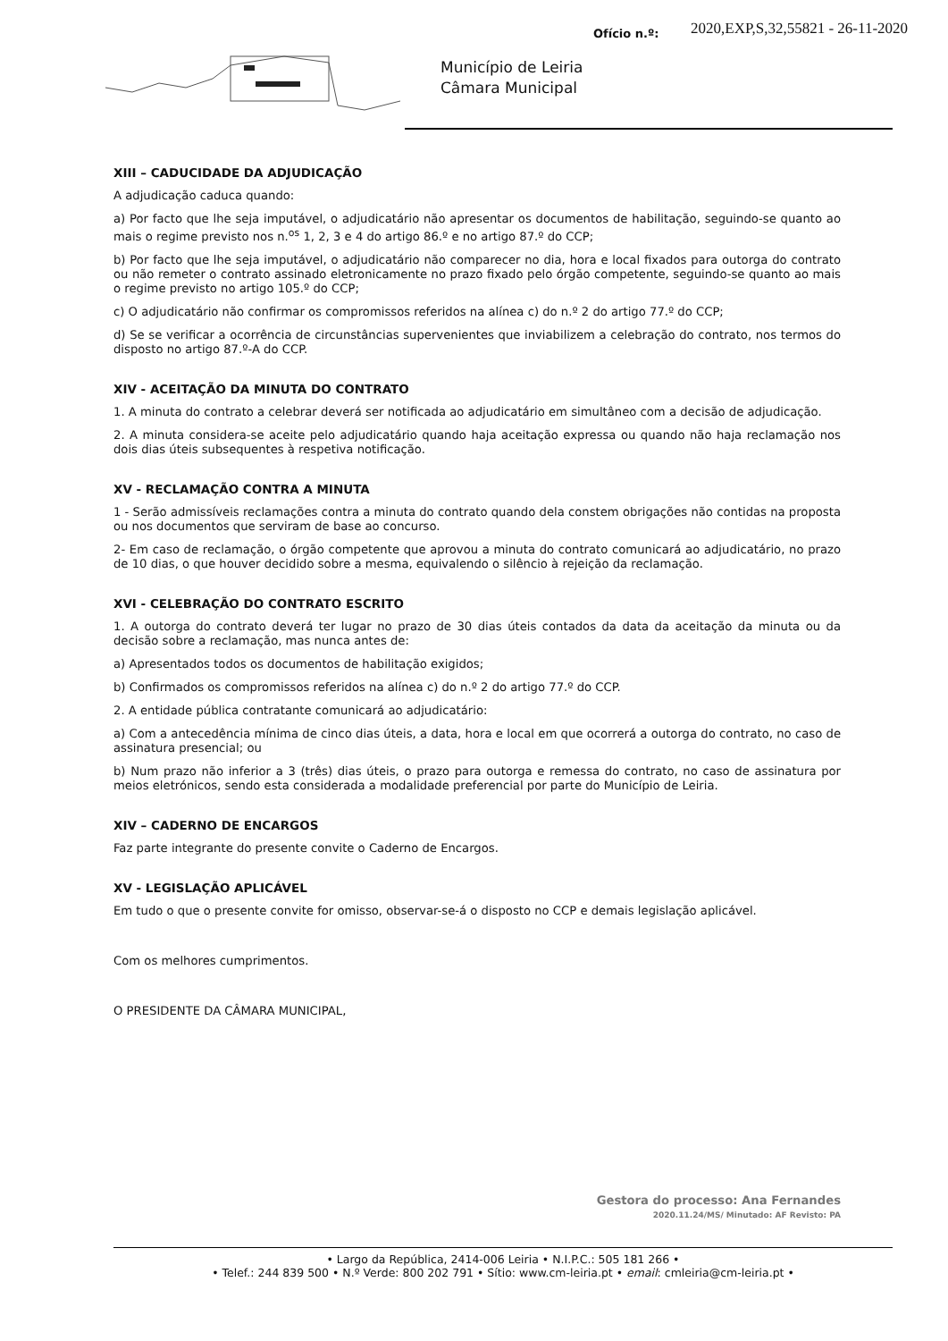Ofício n.º:
2020,EXP,S,32,55821 - 26-11-2020
Município de Leiria
Câmara Municipal
XIII – CADUCIDADE DA ADJUDICAÇÃO
A adjudicação caduca quando:
a) Por facto que lhe seja imputável, o adjudicatário não apresentar os documentos de habilitação, seguindo-se quanto ao mais o regime previsto nos n.<sup>os</sup> 1, 2, 3 e 4 do artigo 86.º e no artigo 87.º do CCP;
b) Por facto que lhe seja imputável, o adjudicatário não comparecer no dia, hora e local fixados para outorga do contrato ou não remeter o contrato assinado eletronicamente no prazo fixado pelo órgão competente, seguindo-se quanto ao mais o regime previsto no artigo 105.º do CCP;
c) O adjudicatário não confirmar os compromissos referidos na alínea c) do n.º 2 do artigo 77.º do CCP;
d) Se se verificar a ocorrência de circunstâncias supervenientes que inviabilizem a celebração do contrato, nos termos do disposto no artigo 87.º-A do CCP.
XIV - ACEITAÇÃO DA MINUTA DO CONTRATO
1. A minuta do contrato a celebrar deverá ser notificada ao adjudicatário em simultâneo com a decisão de adjudicação.
2. A minuta considera-se aceite pelo adjudicatário quando haja aceitação expressa ou quando não haja reclamação nos dois dias úteis subsequentes à respetiva notificação.
XV - RECLAMAÇÃO CONTRA A MINUTA
1 - Serão admissíveis reclamações contra a minuta do contrato quando dela constem obrigações não contidas na proposta ou nos documentos que serviram de base ao concurso.
2- Em caso de reclamação, o órgão competente que aprovou a minuta do contrato comunicará ao adjudicatário, no prazo de 10 dias, o que houver decidido sobre a mesma, equivalendo o silêncio à rejeição da reclamação.
XVI - CELEBRAÇÃO DO CONTRATO ESCRITO
1. A outorga do contrato deverá ter lugar no prazo de 30 dias úteis contados da data da aceitação da minuta ou da decisão sobre a reclamação, mas nunca antes de:
a) Apresentados todos os documentos de habilitação exigidos;
b) Confirmados os compromissos referidos na alínea c) do n.º 2 do artigo 77.º do CCP.
2. A entidade pública contratante comunicará ao adjudicatário:
a) Com a antecedência mínima de cinco dias úteis, a data, hora e local em que ocorrerá a outorga do contrato, no caso de assinatura presencial; ou
b) Num prazo não inferior a 3 (três) dias úteis, o prazo para outorga e remessa do contrato, no caso de assinatura por meios eletrónicos, sendo esta considerada a modalidade preferencial por parte do Município de Leiria.
XIV – CADERNO DE ENCARGOS
Faz parte integrante do presente convite o Caderno de Encargos.
XV - LEGISLAÇÃO APLICÁVEL
Em tudo o que o presente convite for omisso, observar-se-á o disposto no CCP e demais legislação aplicável.
Com os melhores cumprimentos.
O PRESIDENTE DA CÂMARA MUNICIPAL,
Gestora do processo: Ana Fernandes
2020.11.24/MS/ Minutado: AF Revisto: PA
• Largo da República, 2414-006 Leiria • N.I.P.C.: 505 181 266 •
• Telef.: 244 839 500 • N.º Verde: 800 202 791 • Sítio: www.cm-leiria.pt • email: cmleiria@cm-leiria.pt •